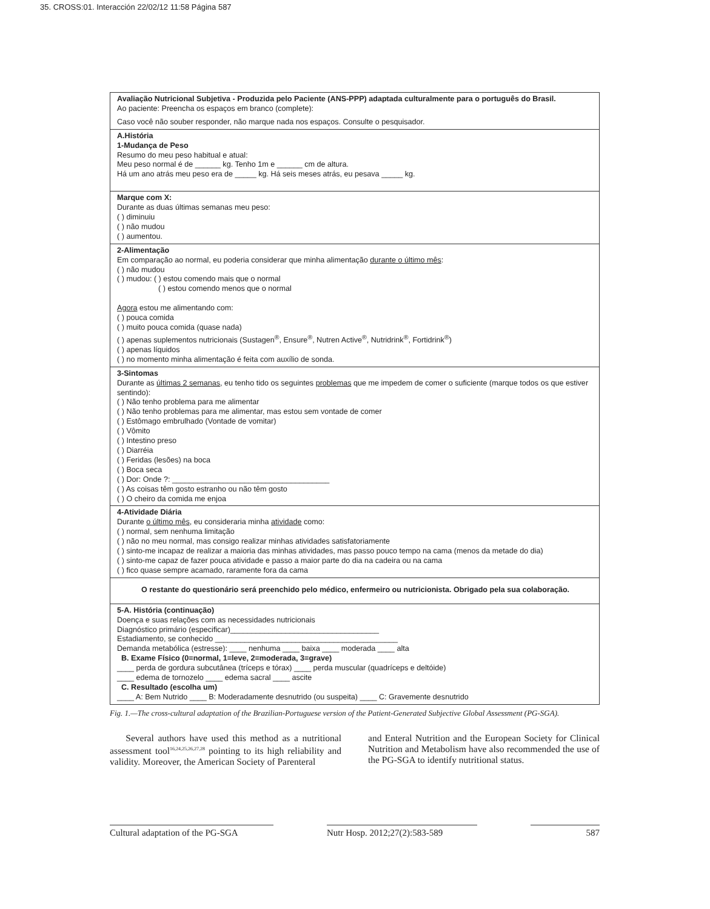35. CROSS:01. Interacción 22/02/12 11:58 Página 587
Avaliação Nutricional Subjetiva - Produzida pelo Paciente (ANS-PPP) adaptada culturalmente para o português do Brasil.
Ao paciente: Preencha os espaços em branco (complete):
Caso você não souber responder, não marque nada nos espaços. Consulte o pesquisador.
A.História
1-Mudança de Peso
Resumo do meu peso habitual e atual:
Meu peso normal é de ______ kg. Tenho 1m e ______ cm de altura.
Há um ano atrás meu peso era de _____ kg. Há seis meses atrás, eu pesava _____ kg.
Marque com X:
Durante as duas últimas semanas meu peso:
( ) diminuiu
( ) não mudou
( ) aumentou.
2-Alimentação
Em comparação ao normal, eu poderia considerar que minha alimentação durante o último mês:
( ) não mudou
( ) mudou: ( ) estou comendo mais que o normal
( ) estou comendo menos que o normal
Agora estou me alimentando com:
( ) pouca comida
( ) muito pouca comida (quase nada)
( ) apenas suplementos nutricionais (Sustagen<sup>®</sup>, Ensure<sup>®</sup>, Nutren Active<sup>®</sup>, Nutridrink<sup>®</sup>, Fortidrink<sup>®</sup>)
( ) apenas líquidos
( ) no momento minha alimentação é feita com auxílio de sonda.
3-Sintomas
Durante as últimas 2 semanas, eu tenho tido os seguintes problemas que me impedem de comer o suficiente (marque todos os que estiver sentindo):
( ) Não tenho problema para me alimentar
( ) Não tenho problemas para me alimentar, mas estou sem vontade de comer
( ) Estômago embrulhado (Vontade de vomitar)
( ) Vômito
( ) Intestino preso
( ) Diarréia
( ) Feridas (lesões) na boca
( ) Boca seca
( ) Dor: Onde ?: _____________________________________
( ) As coisas têm gosto estranho ou não têm gosto
( ) O cheiro da comida me enjoa
4-Atividade Diária
Durante o último mês, eu consideraria minha atividade como:
( ) normal, sem nenhuma limitação
( ) não no meu normal, mas consigo realizar minhas atividades satisfatoriamente
( ) sinto-me incapaz de realizar a maioria das minhas atividades, mas passo pouco tempo na cama (menos da metade do dia)
( ) sinto-me capaz de fazer pouca atividade e passo a maior parte do dia na cadeira ou na cama
( ) fico quase sempre acamado, raramente fora da cama
O restante do questionário será preenchido pelo médico, enfermeiro ou nutricionista. Obrigado pela sua colaboração.
5-A. História (continuação)
Doença e suas relações com as necessidades nutricionais
Diagnóstico primário (especificar)___________________________________
Estadiamento, se conhecido ___________________________________________
Demanda metabólica (estresse): ____ nenhuma ____ baixa ____ moderada ____ alta
B. Exame Físico (0=normal, 1=leve, 2=moderada, 3=grave)
____ perda de gordura subcutânea (tríceps e tórax) ____ perda muscular (quadríceps e deltóide)
____ edema de tornozelo ____ edema sacral ____ ascite
C. Resultado (escolha um)
____ A: Bem Nutrido ____ B: Moderadamente desnutrido (ou suspeita) ____ C: Gravemente desnutrido
Fig. 1.—The cross-cultural adaptation of the Brazilian-Portuguese version of the Patient-Generated Subjective Global Assessment (PG-SGA).
Several authors have used this method as a nutritional assessment tool<sup>16,24,25,26,27,28</sup> pointing to its high reliability and validity. Moreover, the American Society of Parenteral
and Enteral Nutrition and the European Society for Clinical Nutrition and Metabolism have also recommended the use of the PG-SGA to identify nutritional status.
Cultural adaptation of the PG-SGA Nutr Hosp. 2012;27(2):583-589 587